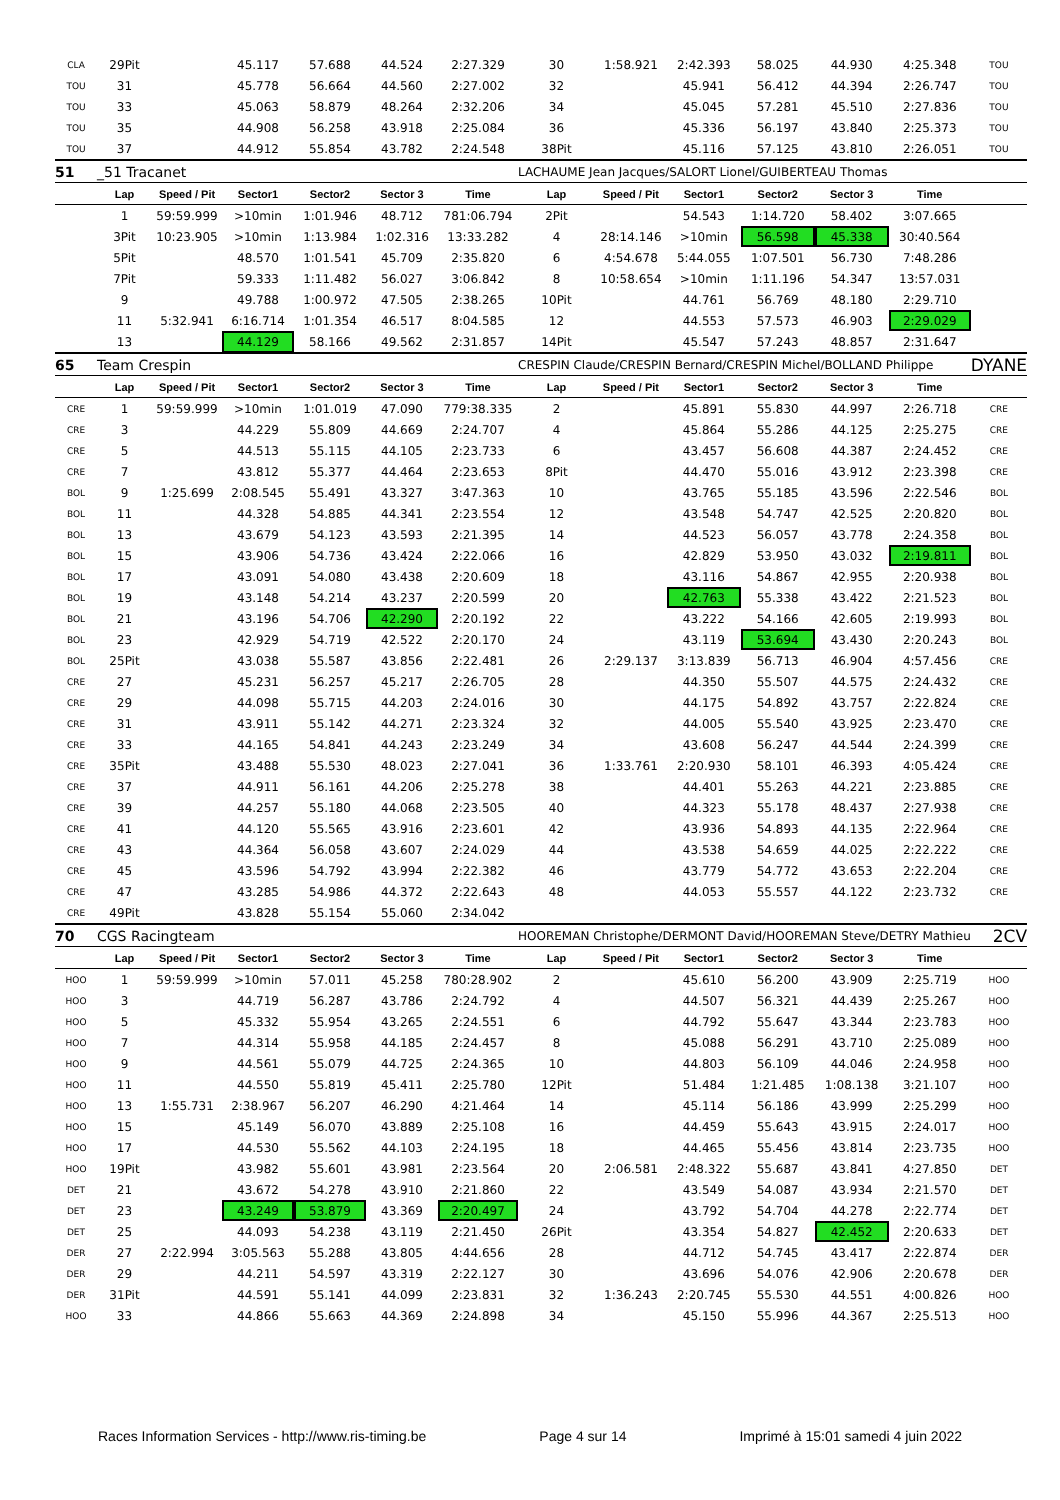| CLA | 29Pit | | 45.117 | 57.688 | 44.524 | 2:27.329 | 30 | 1:58.921 | 2:42.393 | 58.025 | 44.930 | 4:25.348 | TOU |
| TOU | 31 | | 45.778 | 56.664 | 44.560 | 2:27.002 | 32 | | 45.941 | 56.412 | 44.394 | 2:26.747 | TOU |
| TOU | 33 | | 45.063 | 58.879 | 48.264 | 2:32.206 | 34 | | 45.045 | 57.281 | 45.510 | 2:27.836 | TOU |
| TOU | 35 | | 44.908 | 56.258 | 43.918 | 2:25.084 | 36 | | 45.336 | 56.197 | 43.840 | 2:25.373 | TOU |
| TOU | 37 | | 44.912 | 55.854 | 43.782 | 2:24.548 | 38Pit | | 45.116 | 57.125 | 43.810 | 2:26.051 | TOU |
| 51 | _51 Tracanet | | | | | | LACHAUME Jean Jacques/SALORT Lionel/GUIBERTEAU Thomas | | | | | | |
| | Lap | Speed / Pit | Sector1 | Sector2 | Sector 3 | Time | Lap | Speed / Pit | Sector1 | Sector2 | Sector 3 | Time | |
| | 1 | 59:59.999 | >10min | 1:01.946 | 48.712 | 781:06.794 | 2Pit | | 54.543 | 1:14.720 | 58.402 | 3:07.665 | |
| | 3Pit | 10:23.905 | >10min | 1:13.984 | 1:02.316 | 13:33.282 | 4 | 28:14.146 | >10min | 56.598 | 45.338 | 30:40.564 | |
| | 5Pit | | 48.570 | 1:01.541 | 45.709 | 2:35.820 | 6 | 4:54.678 | 5:44.055 | 1:07.501 | 56.730 | 7:48.286 | |
| | 7Pit | | 59.333 | 1:11.482 | 56.027 | 3:06.842 | 8 | 10:58.654 | >10min | 1:11.196 | 54.347 | 13:57.031 | |
| | 9 | | 49.788 | 1:00.972 | 47.505 | 2:38.265 | 10Pit | | 44.761 | 56.769 | 48.180 | 2:29.710 | |
| | 11 | 5:32.941 | 6:16.714 | 1:01.354 | 46.517 | 8:04.585 | 12 | | 44.553 | 57.573 | 46.903 | 2:29.029 | |
| | 13 | | 44.129 | 58.166 | 49.562 | 2:31.857 | 14Pit | | 45.547 | 57.243 | 48.857 | 2:31.647 | |
| 65 | Team Crespin | | | | | | CRESPIN Claude/CRESPIN Bernard/CRESPIN Michel/BOLLAND Philippe | | | | | | DYANE |
| | Lap | Speed / Pit | Sector1 | Sector2 | Sector 3 | Time | Lap | Speed / Pit | Sector1 | Sector2 | Sector 3 | Time | |
| CRE | 1 | 59:59.999 | >10min | 1:01.019 | 47.090 | 779:38.335 | 2 | | 45.891 | 55.830 | 44.997 | 2:26.718 | CRE |
| CRE | 3 | | 44.229 | 55.809 | 44.669 | 2:24.707 | 4 | | 45.864 | 55.286 | 44.125 | 2:25.275 | CRE |
| CRE | 5 | | 44.513 | 55.115 | 44.105 | 2:23.733 | 6 | | 43.457 | 56.608 | 44.387 | 2:24.452 | CRE |
| CRE | 7 | | 43.812 | 55.377 | 44.464 | 2:23.653 | 8Pit | | 44.470 | 55.016 | 43.912 | 2:23.398 | CRE |
| BOL | 9 | 1:25.699 | 2:08.545 | 55.491 | 43.327 | 3:47.363 | 10 | | 43.765 | 55.185 | 43.596 | 2:22.546 | BOL |
| BOL | 11 | | 44.328 | 54.885 | 44.341 | 2:23.554 | 12 | | 43.548 | 54.747 | 42.525 | 2:20.820 | BOL |
| BOL | 13 | | 43.679 | 54.123 | 43.593 | 2:21.395 | 14 | | 44.523 | 56.057 | 43.778 | 2:24.358 | BOL |
| BOL | 15 | | 43.906 | 54.736 | 43.424 | 2:22.066 | 16 | | 42.829 | 53.950 | 43.032 | 2:19.811 | BOL |
| BOL | 17 | | 43.091 | 54.080 | 43.438 | 2:20.609 | 18 | | 43.116 | 54.867 | 42.955 | 2:20.938 | BOL |
| BOL | 19 | | 43.148 | 54.214 | 43.237 | 2:20.599 | 20 | | 42.763 | 55.338 | 43.422 | 2:21.523 | BOL |
| BOL | 21 | | 43.196 | 54.706 | 42.290 | 2:20.192 | 22 | | 43.222 | 54.166 | 42.605 | 2:19.993 | BOL |
| BOL | 23 | | 42.929 | 54.719 | 42.522 | 2:20.170 | 24 | | 43.119 | 53.694 | 43.430 | 2:20.243 | BOL |
| BOL | 25Pit | | 43.038 | 55.587 | 43.856 | 2:22.481 | 26 | 2:29.137 | 3:13.839 | 56.713 | 46.904 | 4:57.456 | CRE |
| CRE | 27 | | 45.231 | 56.257 | 45.217 | 2:26.705 | 28 | | 44.350 | 55.507 | 44.575 | 2:24.432 | CRE |
| CRE | 29 | | 44.098 | 55.715 | 44.203 | 2:24.016 | 30 | | 44.175 | 54.892 | 43.757 | 2:22.824 | CRE |
| CRE | 31 | | 43.911 | 55.142 | 44.271 | 2:23.324 | 32 | | 44.005 | 55.540 | 43.925 | 2:23.470 | CRE |
| CRE | 33 | | 44.165 | 54.841 | 44.243 | 2:23.249 | 34 | | 43.608 | 56.247 | 44.544 | 2:24.399 | CRE |
| CRE | 35Pit | | 43.488 | 55.530 | 48.023 | 2:27.041 | 36 | 1:33.761 | 2:20.930 | 58.101 | 46.393 | 4:05.424 | CRE |
| CRE | 37 | | 44.911 | 56.161 | 44.206 | 2:25.278 | 38 | | 44.401 | 55.263 | 44.221 | 2:23.885 | CRE |
| CRE | 39 | | 44.257 | 55.180 | 44.068 | 2:23.505 | 40 | | 44.323 | 55.178 | 48.437 | 2:27.938 | CRE |
| CRE | 41 | | 44.120 | 55.565 | 43.916 | 2:23.601 | 42 | | 43.936 | 54.893 | 44.135 | 2:22.964 | CRE |
| CRE | 43 | | 44.364 | 56.058 | 43.607 | 2:24.029 | 44 | | 43.538 | 54.659 | 44.025 | 2:22.222 | CRE |
| CRE | 45 | | 43.596 | 54.792 | 43.994 | 2:22.382 | 46 | | 43.779 | 54.772 | 43.653 | 2:22.204 | CRE |
| CRE | 47 | | 43.285 | 54.986 | 44.372 | 2:22.643 | 48 | | 44.053 | 55.557 | 44.122 | 2:23.732 | CRE |
| CRE | 49Pit | | 43.828 | 55.154 | 55.060 | 2:34.042 | | | | | | | |
| 70 | CGS Racingteam | | | | | | HOOREMAN Christophe/DERMONT David/HOOREMAN Steve/DETRY Mathieu | | | | | | 2CV |
| | Lap | Speed / Pit | Sector1 | Sector2 | Sector 3 | Time | Lap | Speed / Pit | Sector1 | Sector2 | Sector 3 | Time | |
| HOO | 1 | 59:59.999 | >10min | 57.011 | 45.258 | 780:28.902 | 2 | | 45.610 | 56.200 | 43.909 | 2:25.719 | HOO |
| HOO | 3 | | 44.719 | 56.287 | 43.786 | 2:24.792 | 4 | | 44.507 | 56.321 | 44.439 | 2:25.267 | HOO |
| HOO | 5 | | 45.332 | 55.954 | 43.265 | 2:24.551 | 6 | | 44.792 | 55.647 | 43.344 | 2:23.783 | HOO |
| HOO | 7 | | 44.314 | 55.958 | 44.185 | 2:24.457 | 8 | | 45.088 | 56.291 | 43.710 | 2:25.089 | HOO |
| HOO | 9 | | 44.561 | 55.079 | 44.725 | 2:24.365 | 10 | | 44.803 | 56.109 | 44.046 | 2:24.958 | HOO |
| HOO | 11 | | 44.550 | 55.819 | 45.411 | 2:25.780 | 12Pit | | 51.484 | 1:21.485 | 1:08.138 | 3:21.107 | HOO |
| HOO | 13 | 1:55.731 | 2:38.967 | 56.207 | 46.290 | 4:21.464 | 14 | | 45.114 | 56.186 | 43.999 | 2:25.299 | HOO |
| HOO | 15 | | 45.149 | 56.070 | 43.889 | 2:25.108 | 16 | | 44.459 | 55.643 | 43.915 | 2:24.017 | HOO |
| HOO | 17 | | 44.530 | 55.562 | 44.103 | 2:24.195 | 18 | | 44.465 | 55.456 | 43.814 | 2:23.735 | HOO |
| HOO | 19Pit | | 43.982 | 55.601 | 43.981 | 2:23.564 | 20 | 2:06.581 | 2:48.322 | 55.687 | 43.841 | 4:27.850 | DET |
| DET | 21 | | 43.672 | 54.278 | 43.910 | 2:21.860 | 22 | | 43.549 | 54.087 | 43.934 | 2:21.570 | DET |
| DET | 23 | | 43.249 | 53.879 | 43.369 | 2:20.497 | 24 | | 43.792 | 54.704 | 44.278 | 2:22.774 | DET |
| DET | 25 | | 44.093 | 54.238 | 43.119 | 2:21.450 | 26Pit | | 43.354 | 54.827 | 42.452 | 2:20.633 | DET |
| DER | 27 | 2:22.994 | 3:05.563 | 55.288 | 43.805 | 4:44.656 | 28 | | 44.712 | 54.745 | 43.417 | 2:22.874 | DER |
| DER | 29 | | 44.211 | 54.597 | 43.319 | 2:22.127 | 30 | | 43.696 | 54.076 | 42.906 | 2:20.678 | DER |
| DER | 31Pit | | 44.591 | 55.141 | 44.099 | 2:23.831 | 32 | 1:36.243 | 2:20.745 | 55.530 | 44.551 | 4:00.826 | HOO |
| HOO | 33 | | 44.866 | 55.663 | 44.369 | 2:24.898 | 34 | | 45.150 | 55.996 | 44.367 | 2:25.513 | HOO |
Races Information Services - http://www.ris-timing.be Page 4 sur 14 Imprimé à 15:01 samedi 4 juin 2022